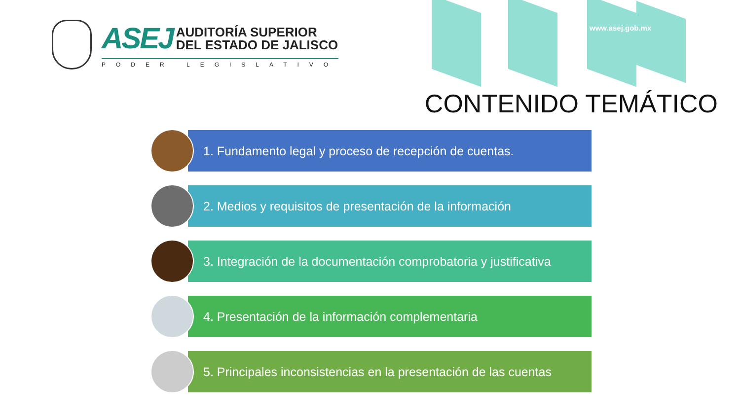ASEJ AUDITORÍA SUPERIOR
DEL ESTADO DE JALISCO
PODER LEGISLATIVO
www.asej.gob.mx
CONTENIDO TEMÁTICO
1. Fundamento legal y proceso de recepción de cuentas.
2. Medios y requisitos de presentación de la información
3. Integración de la documentación comprobatoria y justificativa
4. Presentación de la información complementaria
5. Principales inconsistencias en la presentación de las cuentas